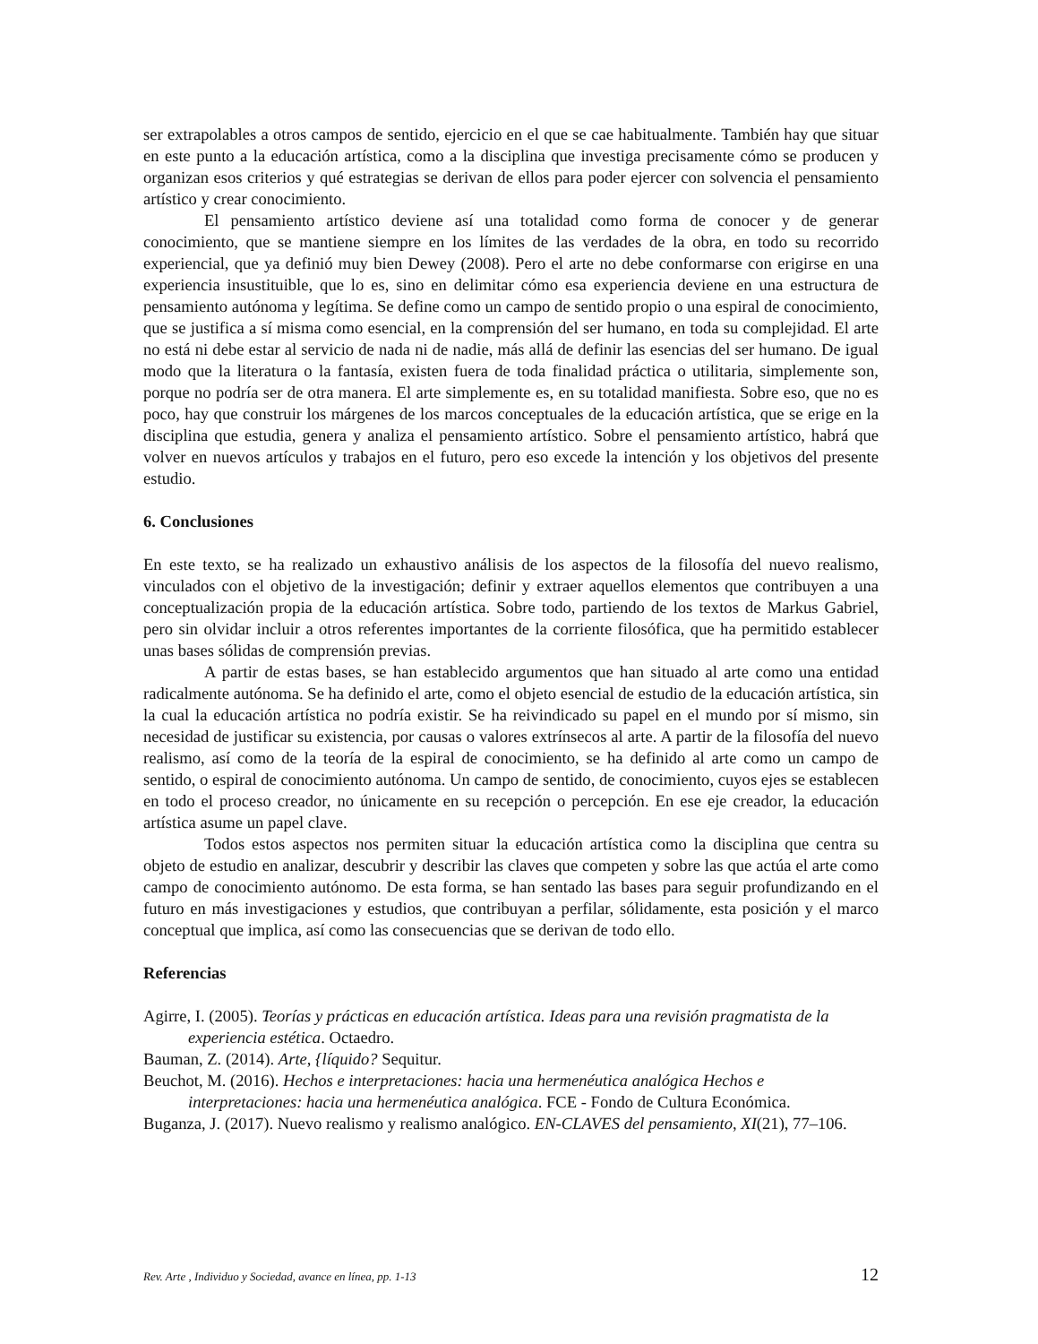ser extrapolables a otros campos de sentido, ejercicio en el que se cae habitualmente. También hay que situar en este punto a la educación artística, como a la disciplina que investiga precisamente cómo se producen y organizan esos criterios y qué estrategias se derivan de ellos para poder ejercer con solvencia el pensamiento artístico y crear conocimiento.
El pensamiento artístico deviene así una totalidad como forma de conocer y de generar conocimiento, que se mantiene siempre en los límites de las verdades de la obra, en todo su recorrido experiencial, que ya definió muy bien Dewey (2008). Pero el arte no debe conformarse con erigirse en una experiencia insustituible, que lo es, sino en delimitar cómo esa experiencia deviene en una estructura de pensamiento autónoma y legítima. Se define como un campo de sentido propio o una espiral de conocimiento, que se justifica a sí misma como esencial, en la comprensión del ser humano, en toda su complejidad. El arte no está ni debe estar al servicio de nada ni de nadie, más allá de definir las esencias del ser humano. De igual modo que la literatura o la fantasía, existen fuera de toda finalidad práctica o utilitaria, simplemente son, porque no podría ser de otra manera. El arte simplemente es, en su totalidad manifiesta. Sobre eso, que no es poco, hay que construir los márgenes de los marcos conceptuales de la educación artística, que se erige en la disciplina que estudia, genera y analiza el pensamiento artístico. Sobre el pensamiento artístico, habrá que volver en nuevos artículos y trabajos en el futuro, pero eso excede la intención y los objetivos del presente estudio.
6. Conclusiones
En este texto, se ha realizado un exhaustivo análisis de los aspectos de la filosofía del nuevo realismo, vinculados con el objetivo de la investigación; definir y extraer aquellos elementos que contribuyen a una conceptualización propia de la educación artística. Sobre todo, partiendo de los textos de Markus Gabriel, pero sin olvidar incluir a otros referentes importantes de la corriente filosófica, que ha permitido establecer unas bases sólidas de comprensión previas.
A partir de estas bases, se han establecido argumentos que han situado al arte como una entidad radicalmente autónoma. Se ha definido el arte, como el objeto esencial de estudio de la educación artística, sin la cual la educación artística no podría existir. Se ha reivindicado su papel en el mundo por sí mismo, sin necesidad de justificar su existencia, por causas o valores extrínsecos al arte. A partir de la filosofía del nuevo realismo, así como de la teoría de la espiral de conocimiento, se ha definido al arte como un campo de sentido, o espiral de conocimiento autónoma. Un campo de sentido, de conocimiento, cuyos ejes se establecen en todo el proceso creador, no únicamente en su recepción o percepción. En ese eje creador, la educación artística asume un papel clave.
Todos estos aspectos nos permiten situar la educación artística como la disciplina que centra su objeto de estudio en analizar, descubrir y describir las claves que competen y sobre las que actúa el arte como campo de conocimiento autónomo. De esta forma, se han sentado las bases para seguir profundizando en el futuro en más investigaciones y estudios, que contribuyan a perfilar, sólidamente, esta posición y el marco conceptual que implica, así como las consecuencias que se derivan de todo ello.
Referencias
Agirre, I. (2005). Teorías y prácticas en educación artística. Ideas para una revisión pragmatista de la experiencia estética. Octaedro.
Bauman, Z. (2014). Arte, {líquido? Sequitur.
Beuchot, M. (2016). Hechos e interpretaciones: hacia una hermenéutica analógica Hechos e interpretaciones: hacia una hermenéutica analógica. FCE - Fondo de Cultura Económica.
Buganza, J. (2017). Nuevo realismo y realismo analógico. EN-CLAVES del pensamiento, XI(21), 77–106.
Rev. Arte , Individuo y Sociedad, avance en línea, pp. 1-13 12